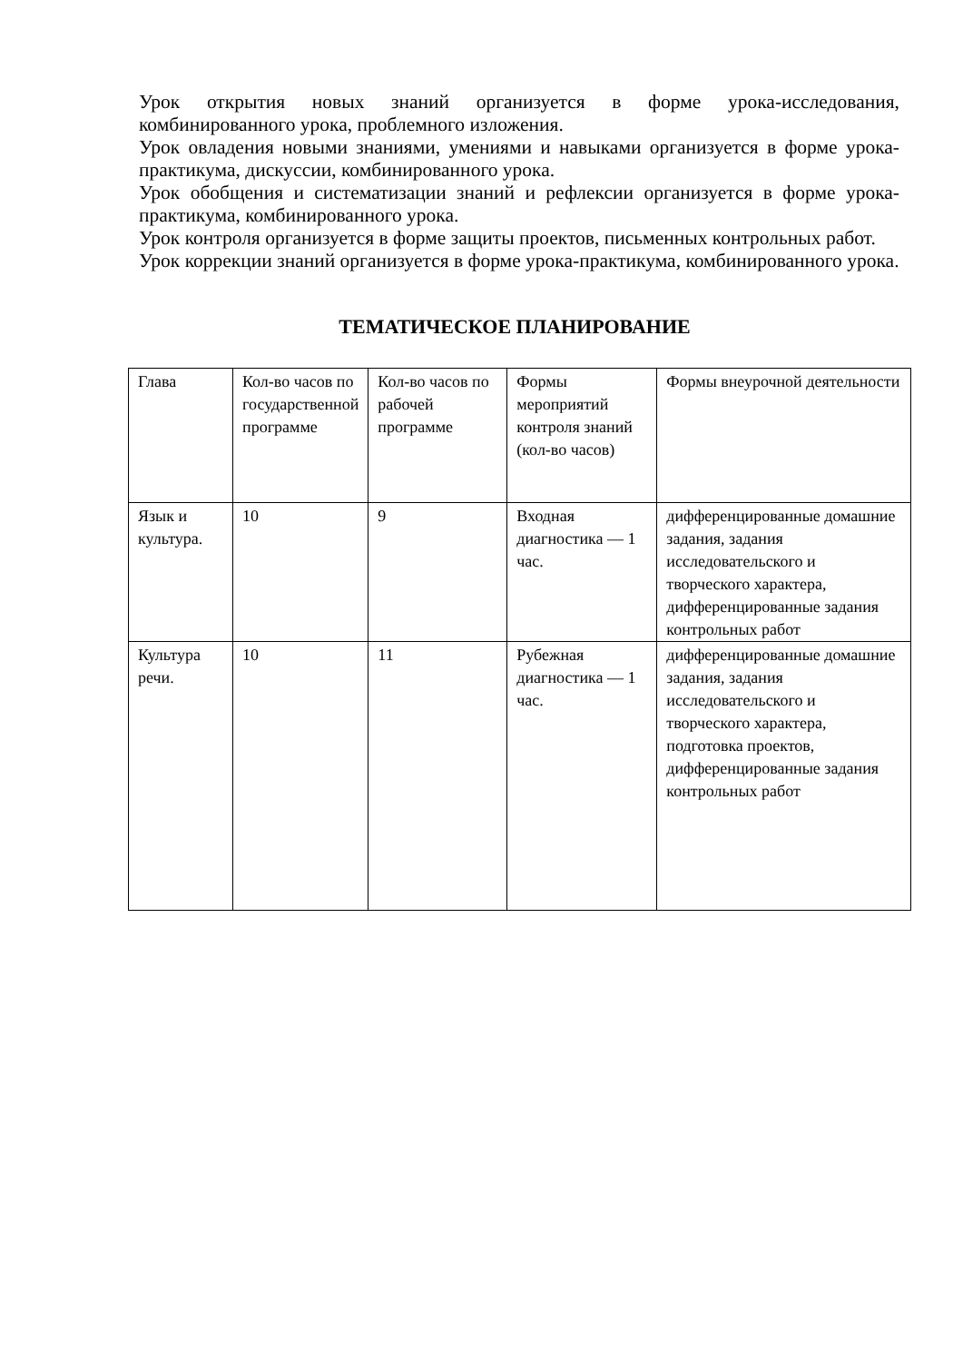Урок открытия новых знаний организуется в форме урока-исследования, комбинированного урока, проблемного изложения.
Урок овладения новыми знаниями, умениями и навыками организуется в форме урока-практикума, дискуссии, комбинированного урока.
Урок обобщения и систематизации знаний и рефлексии организуется в форме урока-практикума, комбинированного урока.
Урок контроля организуется в форме защиты проектов, письменных контрольных работ.
Урок коррекции знаний организуется в форме урока-практикума, комбинированного урока.
ТЕМАТИЧЕСКОЕ ПЛАНИРОВАНИЕ
| Глава | Кол-во часов по государственной программе | Кол-во часов по рабочей программе | Формы мероприятий контроля знаний (кол-во часов) | Формы внеурочной деятельности |
| Язык и культура. | 10 | 9 | Входная диагностика — 1 час. | дифференцированные домашние задания, задания исследовательского и творческого характера, дифференцированные задания контрольных работ |
| Культура речи. | 10 | 11 | Рубежная диагностика — 1 час. | дифференцированные домашние задания, задания исследовательского и творческого характера, подготовка проектов, дифференцированные задания контрольных работ |